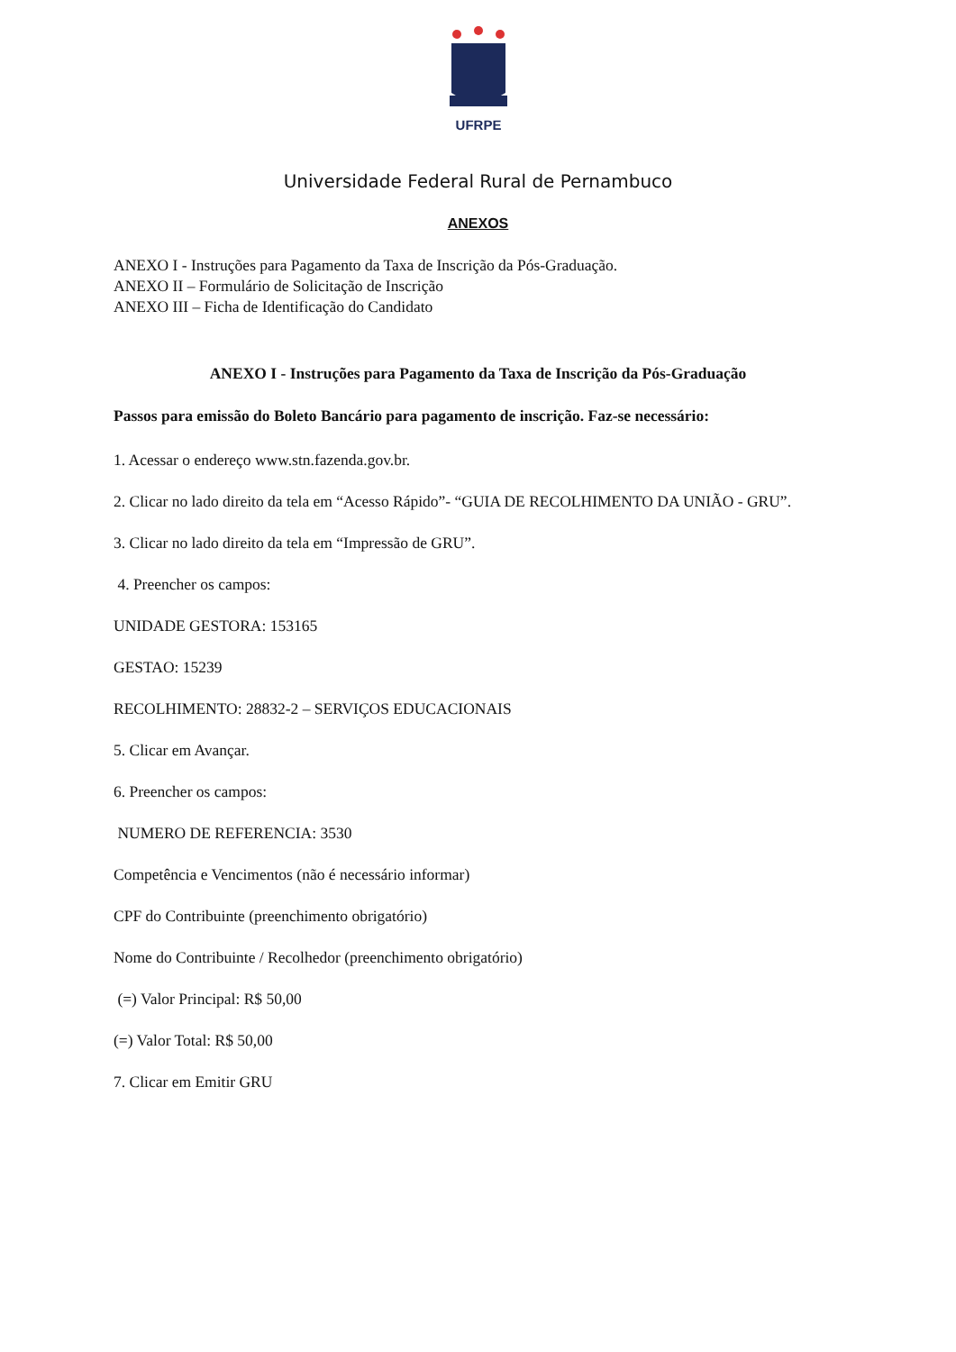UFRPE
Universidade Federal Rural de Pernambuco
ANEXOS
ANEXO I - Instruções para Pagamento da Taxa de Inscrição da Pós-Graduação.
ANEXO II – Formulário de Solicitação de Inscrição
ANEXO III – Ficha de Identificação do Candidato
ANEXO I - Instruções para Pagamento da Taxa de Inscrição da Pós-Graduação
Passos para emissão do Boleto Bancário para pagamento de inscrição. Faz-se necessário:
1. Acessar o endereço www.stn.fazenda.gov.br.
2. Clicar no lado direito da tela em “Acesso Rápido”- “GUIA DE RECOLHIMENTO DA UNIÃO - GRU”.
3. Clicar no lado direito da tela em “Impressão de GRU”.
4. Preencher os campos:
UNIDADE GESTORA: 153165
GESTAO: 15239
RECOLHIMENTO: 28832-2 – SERVIÇOS EDUCACIONAIS
5. Clicar em Avançar.
6. Preencher os campos:
NUMERO DE REFERENCIA: 3530
Competência e Vencimentos (não é necessário informar)
CPF do Contribuinte (preenchimento obrigatório)
Nome do Contribuinte / Recolhedor (preenchimento obrigatório)
(=) Valor Principal: R$ 50,00
(=) Valor Total: R$ 50,00
7. Clicar em Emitir GRU